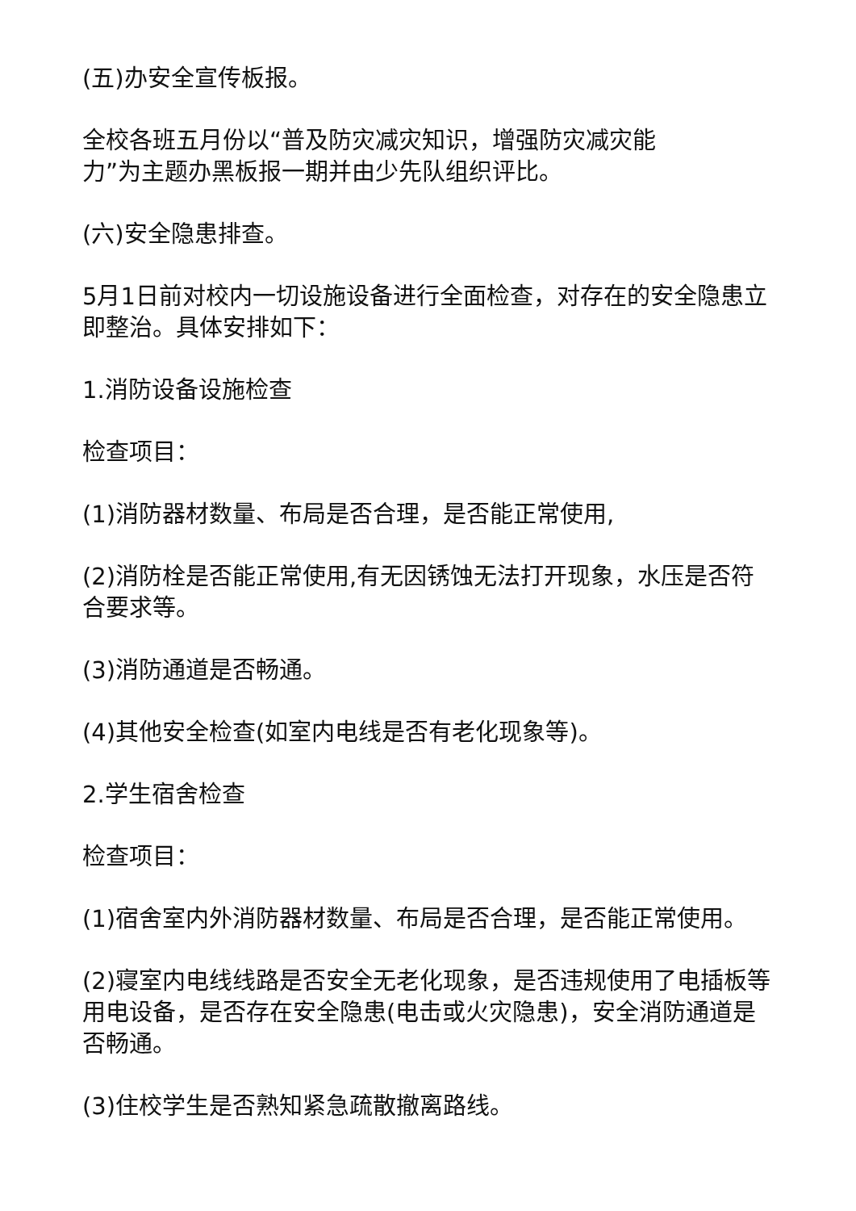(五)办安全宣传板报。
全校各班五月份以“普及防灾减灾知识，增强防灾减灾能
力”为主题办黑板报一期并由少先队组织评比。
(六)安全隐患排查。
5月1日前对校内一切设施设备进行全面检查，对存在的安全隐患立即整治。具体安排如下：
1.消防设备设施检查
检查项目：
(1)消防器材数量、布局是否合理，是否能正常使用,
(2)消防栓是否能正常使用,有无因锈蚀无法打开现象，水压是否符合要求等。
(3)消防通道是否畅通。
(4)其他安全检查(如室内电线是否有老化现象等)。
2.学生宿舍检查
检查项目：
(1)宿舍室内外消防器材数量、布局是否合理，是否能正常使用。
(2)寝室内电线线路是否安全无老化现象，是否违规使用了电插板等用电设备，是否存在安全隐患(电击或火灾隐患)，安全消防通道是否畅通。
(3)住校学生是否熟知紧急疏散撤离路线。